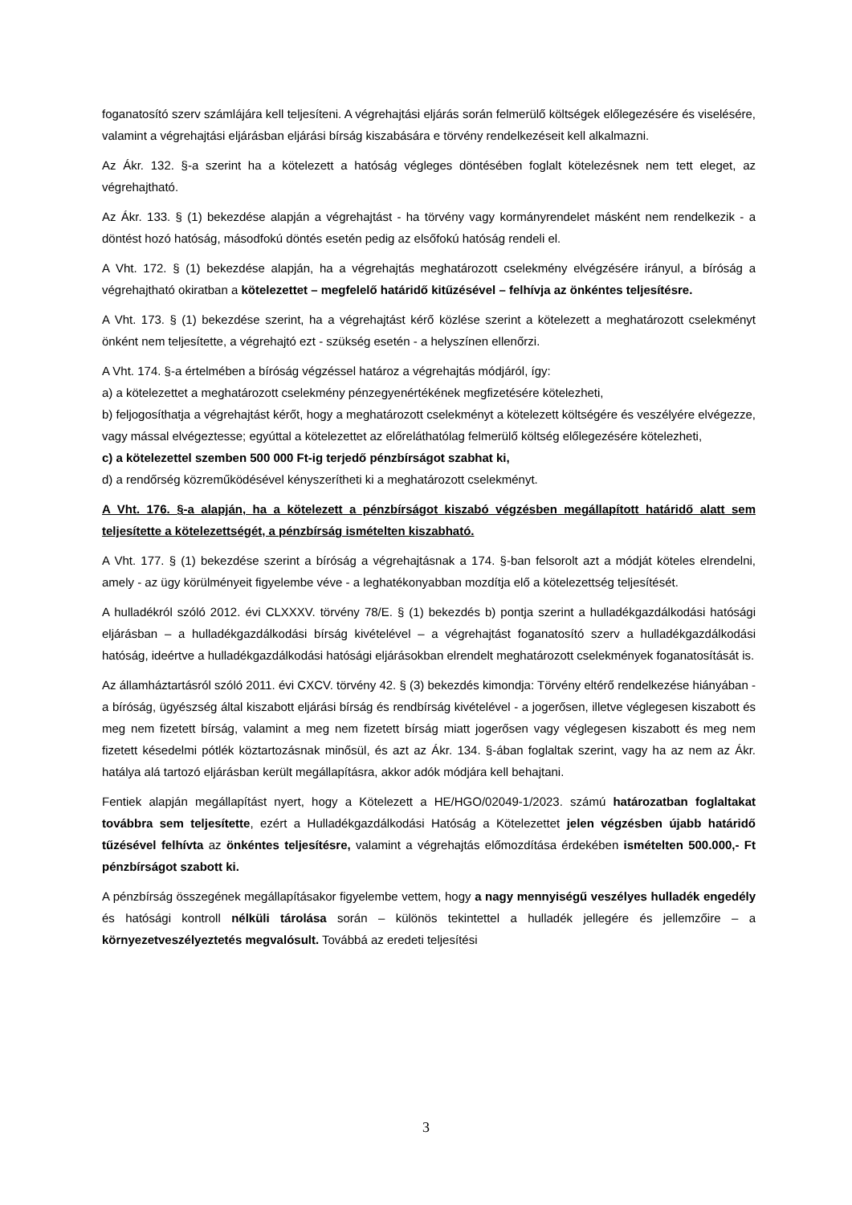foganatosító szerv számlájára kell teljesíteni. A végrehajtási eljárás során felmerülő költségek előlegezésére és viselésére, valamint a végrehajtási eljárásban eljárási bírság kiszabására e törvény rendelkezéseit kell alkalmazni.
Az Ákr. 132. §-a szerint ha a kötelezett a hatóság végleges döntésében foglalt kötelezésnek nem tett eleget, az végrehajtható.
Az Ákr. 133. § (1) bekezdése alapján a végrehajtást - ha törvény vagy kormányrendelet másként nem rendelkezik - a döntést hozó hatóság, másodfokú döntés esetén pedig az elsőfokú hatóság rendeli el.
A Vht. 172. § (1) bekezdése alapján, ha a végrehajtás meghatározott cselekmény elvégzésére irányul, a bíróság a végrehajtható okiratban a kötelezettet – megfelelő határidő kitűzésével – felhívja az önkéntes teljesítésre.
A Vht. 173. § (1) bekezdése szerint, ha a végrehajtást kérő közlése szerint a kötelezett a meghatározott cselekményt önként nem teljesítette, a végrehajtó ezt - szükség esetén - a helyszínen ellenőrzi.
A Vht. 174. §-a értelmében a bíróság végzéssel határoz a végrehajtás módjáról, így:
a) a kötelezettet a meghatározott cselekmény pénzegyenértékének megfizetésére kötelezheti,
b) feljogosíthatja a végrehajtást kérőt, hogy a meghatározott cselekményt a kötelezett költségére és veszélyére elvégezze, vagy mással elvégeztesse; egyúttal a kötelezettet az előreláthatólag felmerülő költség előlegezésére kötelezheti,
c) a kötelezettel szemben 500 000 Ft-ig terjedő pénzbírságot szabhat ki,
d) a rendőrség közreműködésével kényszerítheti ki a meghatározott cselekményt.
A Vht. 176. §-a alapján, ha a kötelezett a pénzbírságot kiszabó végzésben megállapított határidő alatt sem teljesítette a kötelezettségét, a pénzbírság ismételten kiszabható.
A Vht. 177. § (1) bekezdése szerint a bíróság a végrehajtásnak a 174. §-ban felsorolt azt a módját köteles elrendelni, amely - az ügy körülményeit figyelembe véve - a leghatékonyabban mozdítja elő a kötelezettség teljesítését.
A hulladékról szóló 2012. évi CLXXXV. törvény 78/E. § (1) bekezdés b) pontja szerint a hulladékgazdálkodási hatósági eljárásban – a hulladékgazdálkodási bírság kivételével – a végrehajtást foganatosító szerv a hulladékgazdálkodási hatóság, ideértve a hulladékgazdálkodási hatósági eljárásokban elrendelt meghatározott cselekmények foganatosítását is.
Az államháztartásról szóló 2011. évi CXCV. törvény 42. § (3) bekezdés kimondja: Törvény eltérő rendelkezése hiányában - a bíróság, ügyészség által kiszabott eljárási bírság és rendbírság kivételével - a jogerősen, illetve véglegesen kiszabott és meg nem fizetett bírság, valamint a meg nem fizetett bírság miatt jogerősen vagy véglegesen kiszabott és meg nem fizetett késedelmi pótlék köztartozásnak minősül, és azt az Ákr. 134. §-ában foglaltak szerint, vagy ha az nem az Ákr. hatálya alá tartozó eljárásban került megállapításra, akkor adók módjára kell behajtani.
Fentiek alapján megállapítást nyert, hogy a Kötelezett a HE/HGO/02049-1/2023. számú határozatban foglaltakat továbbra sem teljesítette, ezért a Hulladékgazdálkodási Hatóság a Kötelezettet jelen végzésben újabb határidő tűzésével felhívta az önkéntes teljesítésre, valamint a végrehajtás előmozdítása érdekében ismételten 500.000,- Ft pénzbírságot szabott ki.
A pénzbírság összegének megállapításakor figyelembe vettem, hogy a nagy mennyiségű veszélyes hulladék engedély és hatósági kontroll nélküli tárolása során – különös tekintettel a hulladék jellegére és jellemzőire – a környezetveszélyeztetés megvalósult. Továbbá az eredeti teljesítési
3